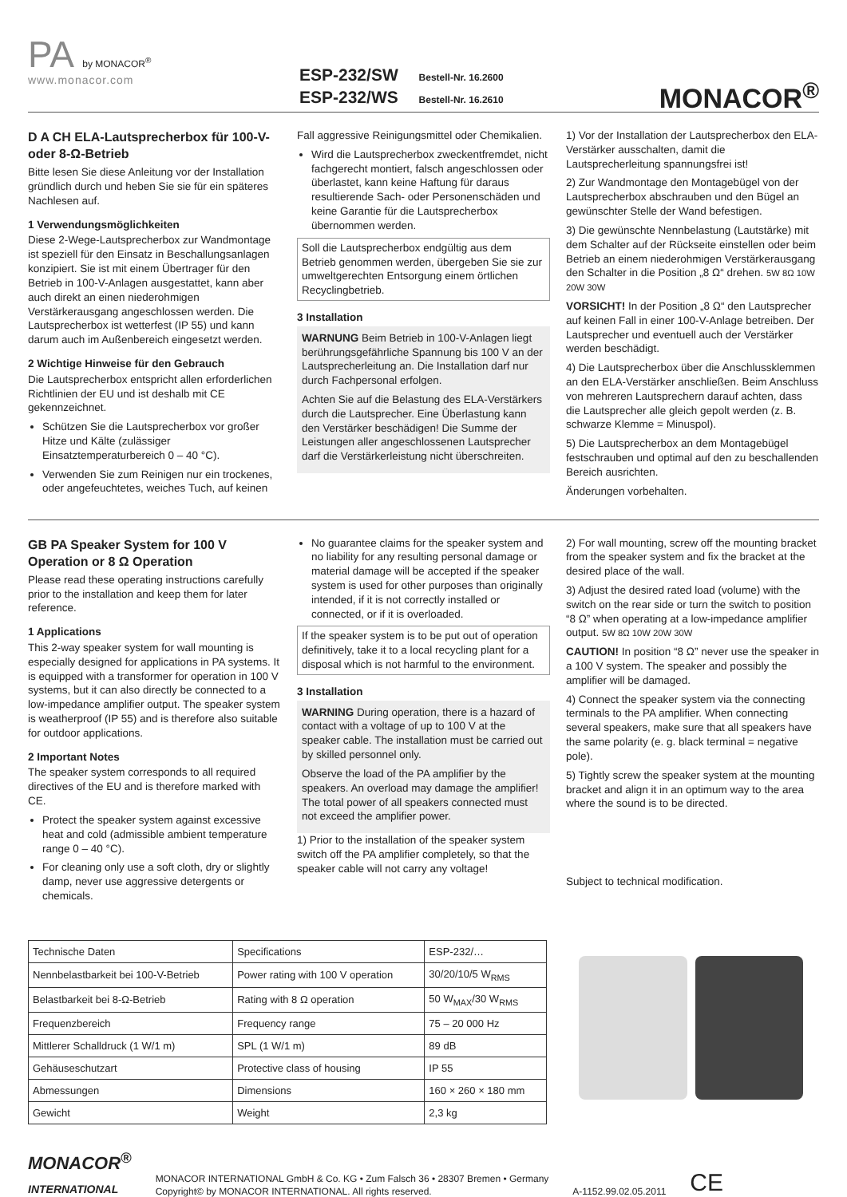PA by MONACOR<sup>®</sup>
www.monacor.com
ESP-232/SW Bestell-Nr. 16.2600
ESP-232/WS Bestell-Nr. 16.2610
MONACOR<sup>®</sup>
D A CH ELA-Lautsprecherbox für 100-V- oder 8-Ω-Betrieb
Bitte lesen Sie diese Anleitung vor der Installation gründlich durch und heben Sie sie für ein späteres Nachlesen auf.
1 Verwendungsmöglichkeiten
Diese 2-Wege-Lautsprecherbox zur Wandmontage ist speziell für den Einsatz in Beschallungsanlagen konzipiert. Sie ist mit einem Übertrager für den Betrieb in 100-V-Anlagen ausgestattet, kann aber auch direkt an einen niederohmigen Verstärkerausgang angeschlossen werden. Die Lautsprecherbox ist wetterfest (IP 55) und kann darum auch im Außenbereich eingesetzt werden.
2 Wichtige Hinweise für den Gebrauch
Die Lautsprecherbox entspricht allen erforderlichen Richtlinien der EU und ist deshalb mit CE gekennzeichnet.
Schützen Sie die Lautsprecherbox vor großer Hitze und Kälte (zulässiger Einsatztemperaturbereich 0 – 40 °C).
Verwenden Sie zum Reinigen nur ein trockenes, oder angefeuchtetes, weiches Tuch, auf keinen
Fall aggressive Reinigungsmittel oder Chemikalien.
Wird die Lautsprecherbox zweckentfremdet, nicht fachgerecht montiert, falsch angeschlossen oder überlastet, kann keine Haftung für daraus resultierende Sach- oder Personenschäden und keine Garantie für die Lautsprecherbox übernommen werden.
Soll die Lautsprecherbox endgültig aus dem Betrieb genommen werden, übergeben Sie sie zur umweltgerechten Entsorgung einem örtlichen Recyclingbetrieb.
3 Installation
WARNUNG Beim Betrieb in 100-V-Anlagen liegt berührungsgefährliche Spannung bis 100 V an der Lautsprecherleitung an. Die Installation darf nur durch Fachpersonal erfolgen.
Achten Sie auf die Belastung des ELA-Verstärkers durch die Lautsprecher. Eine Überlastung kann den Verstärker beschädigen! Die Summe der Leistungen aller angeschlossenen Lautsprecher darf die Verstärkerleistung nicht überschreiten.
1) Vor der Installation der Lautsprecherbox den ELA-Verstärker ausschalten, damit die Lautsprecherleitung spannungsfrei ist!
2) Zur Wandmontage den Montagebügel von der Lautsprecherbox abschrauben und den Bügel an gewünschter Stelle der Wand befestigen.
3) Die gewünschte Nennbelastung (Lautstärke) mit dem Schalter auf der Rückseite einstellen oder beim Betrieb an einem niederohmigen Verstärkerausgang den Schalter in die Position „8 Ω“ drehen. 5W 8Ω 10W 20W 30W
VORSICHT! In der Position „8 Ω“ den Lautsprecher auf keinen Fall in einer 100-V-Anlage betreiben. Der Lautsprecher und eventuell auch der Verstärker werden beschädigt.
4) Die Lautsprecherbox über die Anschlussklemmen an den ELA-Verstärker anschließen. Beim Anschluss von mehreren Lautsprechern darauf achten, dass die Lautsprecher alle gleich gepolt werden (z. B. schwarze Klemme = Minuspol).
5) Die Lautsprecherbox an dem Montagebügel festschrauben und optimal auf den zu beschallenden Bereich ausrichten.
Änderungen vorbehalten.
GB PA Speaker System for 100 V Operation or 8 Ω Operation
Please read these operating instructions carefully prior to the installation and keep them for later reference.
1 Applications
This 2-way speaker system for wall mounting is especially designed for applications in PA systems. It is equipped with a transformer for operation in 100 V systems, but it can also directly be connected to a low-impedance amplifier output. The speaker system is weatherproof (IP 55) and is therefore also suitable for outdoor applications.
2 Important Notes
The speaker system corresponds to all required directives of the EU and is therefore marked with CE.
Protect the speaker system against excessive heat and cold (admissible ambient temperature range 0 – 40 °C).
For cleaning only use a soft cloth, dry or slightly damp, never use aggressive detergents or chemicals.
No guarantee claims for the speaker system and no liability for any resulting personal damage or material damage will be accepted if the speaker system is used for other purposes than originally intended, if it is not correctly installed or connected, or if it is overloaded.
If the speaker system is to be put out of operation definitively, take it to a local recycling plant for a disposal which is not harmful to the environment.
3 Installation
WARNING During operation, there is a hazard of contact with a voltage of up to 100 V at the speaker cable. The installation must be carried out by skilled personnel only.
Observe the load of the PA amplifier by the speakers. An overload may damage the amplifier! The total power of all speakers connected must not exceed the amplifier power.
1) Prior to the installation of the speaker system switch off the PA amplifier completely, so that the speaker cable will not carry any voltage!
2) For wall mounting, screw off the mounting bracket from the speaker system and fix the bracket at the desired place of the wall.
3) Adjust the desired rated load (volume) with the switch on the rear side or turn the switch to position “8 Ω” when operating at a low-impedance amplifier output. 5W 8Ω 10W 20W 30W
CAUTION! In position “8 Ω” never use the speaker in a 100 V system. The speaker and possibly the amplifier will be damaged.
4) Connect the speaker system via the connecting terminals to the PA amplifier. When connecting several speakers, make sure that all speakers have the same polarity (e. g. black terminal = negative pole).
5) Tightly screw the speaker system at the mounting bracket and align it in an optimum way to the area where the sound is to be directed.
Subject to technical modification.
| Technische Daten | Specifications | ESP-232/… |
| --- | --- | --- |
| Nennbelastbarkeit bei 100-V-Betrieb | Power rating with 100 V operation | 30/20/10/5 W<sub>RMS</sub> |
| Belastbarkeit bei 8-Ω-Betrieb | Rating with 8 Ω operation | 50 W<sub>MAX</sub>/30 W<sub>RMS</sub> |
| Frequenzbereich | Frequency range | 75 – 20 000 Hz |
| Mittlerer Schalldruck (1 W/1 m) | SPL (1 W/1 m) | 89 dB |
| Gehäuseschutzart | Protective class of housing | IP 55 |
| Abmessungen | Dimensions | 160 × 260 × 180 mm |
| Gewicht | Weight | 2,3 kg |
MONACOR<sup>®</sup>
INTERNATIONAL
MONACOR INTERNATIONAL GmbH & Co. KG • Zum Falsch 36 • 28307 Bremen • Germany
Copyright© by MONACOR INTERNATIONAL. All rights reserved.
A-1152.99.02.05.2011
CE